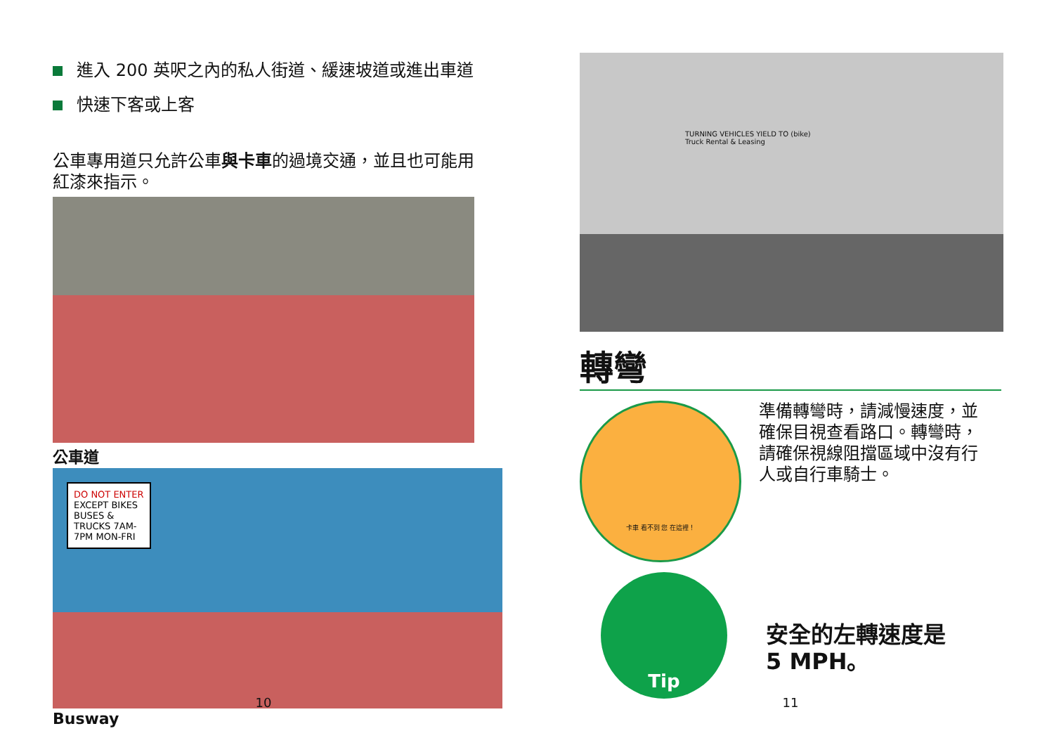進入 200 英呎之內的私人街道、緩速坡道或進出車道
快速下客或上客
公車專用道只允許公車與卡車的過境交通，並且也可能用紅漆來指示。
公車道
DO NOT ENTER
EXCEPT BIKES BUSES & TRUCKS 7AM-7PM MON-FRI
Busway
10
TURNING VEHICLES YIELD TO (bike)
Truck Rental & Leasing
轉彎
卡車 看不到 您 在這裡！
準備轉彎時，請減慢速度，並確保目視查看路口。轉彎時，請確保視線阻擋區域中沒有行人或自行車騎士。
Tip
安全的左轉速度是
5 MPH。
11